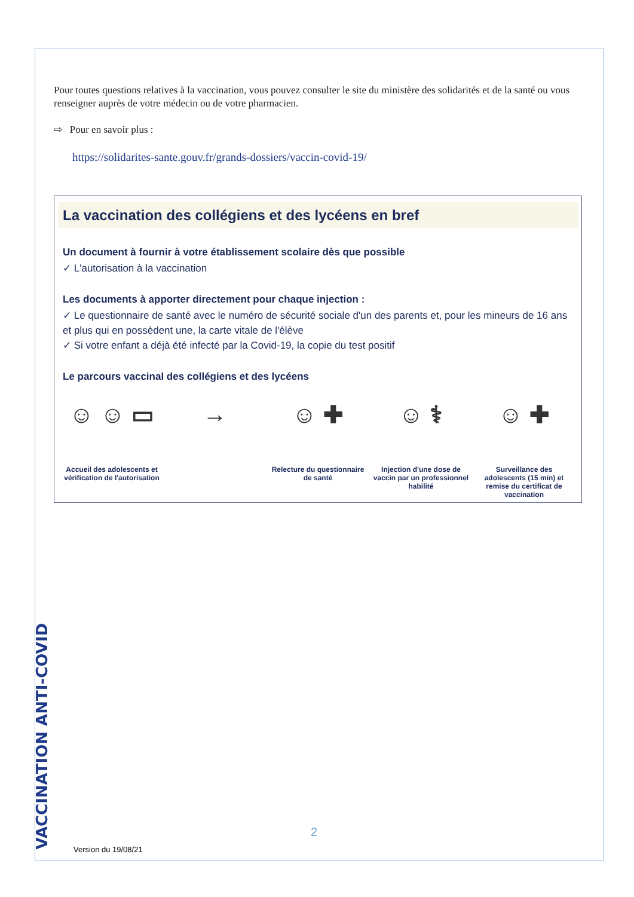Pour toutes questions relatives à la vaccination, vous pouvez consulter le site du ministère des solidarités et de la santé ou vous renseigner auprès de votre médecin ou de votre pharmacien.
⇨ Pour en savoir plus :
https://solidarites-sante.gouv.fr/grands-dossiers/vaccin-covid-19/
La vaccination des collégiens et des lycéens en bref
Un document à fournir à votre établissement scolaire dès que possible
✓ L'autorisation à la vaccination
Les documents à apporter directement pour chaque injection :
✓ Le questionnaire de santé avec le numéro de sécurité sociale d'un des parents et, pour les mineurs de 16 ans et plus qui en possèdent une, la carte vitale de l'élève
✓ Si votre enfant a déjà été infecté par la Covid-19, la copie du test positif
Le parcours vaccinal des collégiens et des lycéens
☺ ☺ ▭
Accueil des adolescents et vérification de l'autorisation
→ ☺ ✚
Relecture du questionnaire de santé
☺ ⚕
Injection d'une dose de vaccin par un professionnel habilité
☺ ✚
Surveillance des adolescents (15 min) et remise du certificat de vaccination
VACCINATION ANTI-COVID
2
Version du 19/08/21